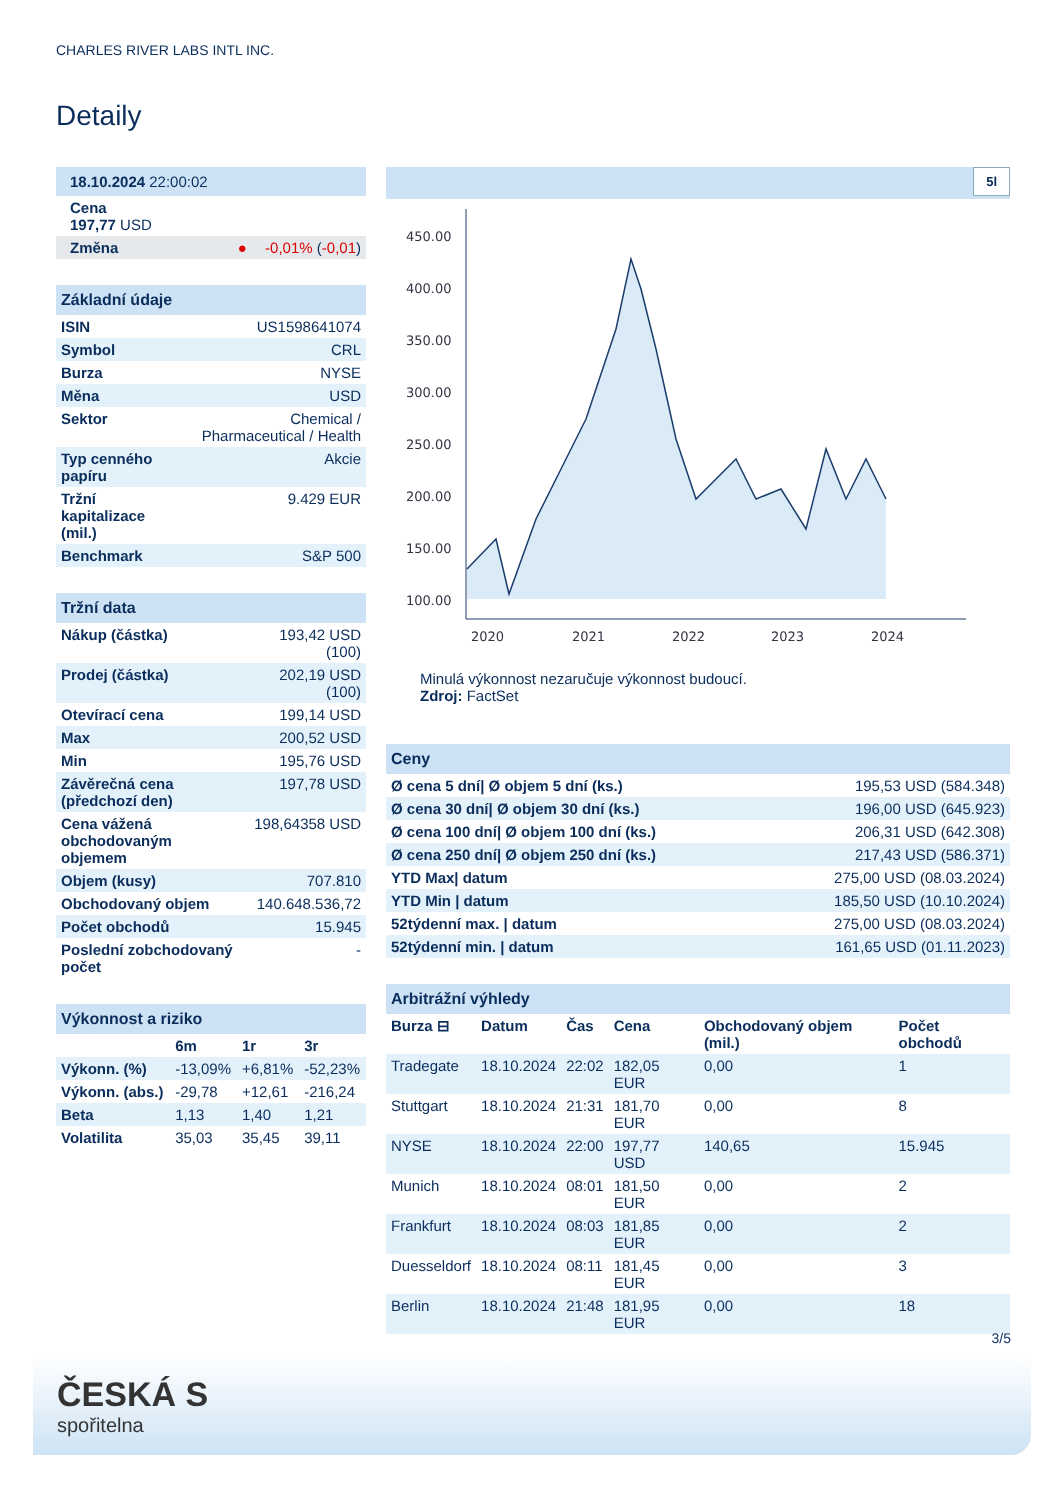CHARLES RIVER LABS INTL INC.
Detaily
| 18.10.2024 22:00:02 | | |
| Cena 197,77 USD | | |
| Změna | ● | -0,01% ( -0,01 ) |
| Základní údaje | |
| ISIN | US1598641074 |
| Symbol | CRL |
| Burza | NYSE |
| Měna | USD |
| Sektor | Chemical / Pharmaceutical / Health |
| Typ cenného papíru | Akcie |
| Tržní kapitalizace (mil.) | 9.429 EUR |
| Benchmark | S&P 500 |
| Tržní data | |
| Nákup (částka) | 193,42 USD (100) |
| Prodej (částka) | 202,19 USD (100) |
| Otevírací cena | 199,14 USD |
| Max | 200,52 USD |
| Min | 195,76 USD |
| Závěrečná cena (předchozí den) | 197,78 USD |
| Cena vážená obchodovaným objemem | 198,64358 USD |
| Objem (kusy) | 707.810 |
| Obchodovaný objem | 140.648.536,72 |
| Počet obchodů | 15.945 |
| Poslední zobchodovaný počet | - |
| Výkonnost a riziko | | | |
| | 6m | 1r | 3r |
| Výkonn. (%) | -13,09% | +6,81% | -52,23% |
| Výkonn. (abs.) | -29,78 | +12,61 | -216,24 |
| Beta | 1,13 | 1,40 | 1,21 |
| Volatilita | 35,03 | 35,45 | 39,11 |
5l
450.00
400.00
350.00
300.00
250.00
200.00
150.00
100.00
2020
2021
2022
2023
2024
Minulá výkonnost nezaručuje výkonnost budoucí.
Zdroj: FactSet
| Ceny | |
| Ø cena 5 dní/ Ø objem 5 dní (ks.) | 195,53 USD (584.348) |
| Ø cena 30 dní/ Ø objem 30 dní (ks.) | 196,00 USD (645.923) |
| Ø cena 100 dní/ Ø objem 100 dní (ks.) | 206,31 USD (642.308) |
| Ø cena 250 dní/ Ø objem 250 dní (ks.) | 217,43 USD (586.371) |
| YTD Max/ datum | 275,00 USD (08.03.2024) |
| YTD Min / datum | 185,50 USD (10.10.2024) |
| 52týdenní max. / datum | 275,00 USD (08.03.2024) |
| 52týdenní min. / datum | 161,65 USD (01.11.2023) |
| Arbitrážní výhledy | | | | | |
| Burza ⊟ | Datum | Čas | Cena | Obchodovaný objem (mil.) | Počet obchodů |
| Tradegate | 18.10.2024 | 22:02 | 182,05 EUR | 0,00 | 1 |
| Stuttgart | 18.10.2024 | 21:31 | 181,70 EUR | 0,00 | 8 |
| NYSE | 18.10.2024 | 22:00 | 197,77 USD | 140,65 | 15.945 |
| Munich | 18.10.2024 | 08:01 | 181,50 EUR | 0,00 | 2 |
| Frankfurt | 18.10.2024 | 08:03 | 181,85 EUR | 0,00 | 2 |
| Duesseldorf | 18.10.2024 | 08:11 | 181,45 EUR | 0,00 | 3 |
| Berlin | 18.10.2024 | 21:48 | 181,95 EUR | 0,00 | 18 |
3/5
ČESKÁ S
spořitelna